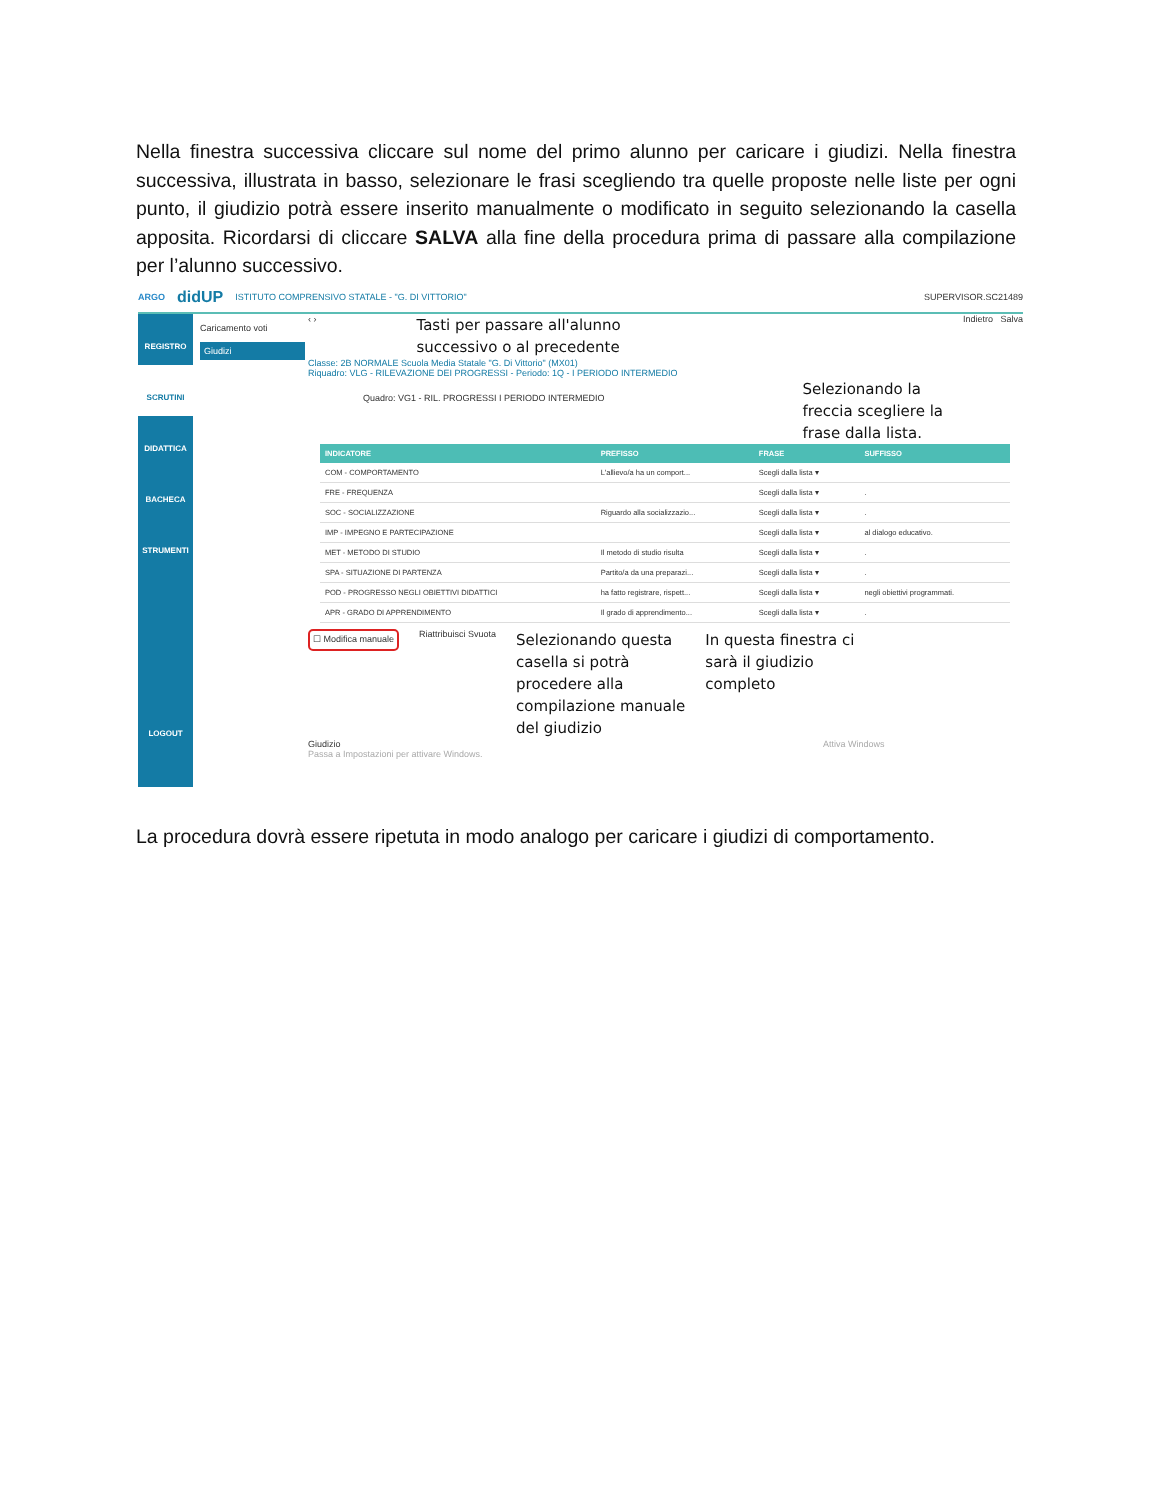Nella finestra successiva cliccare sul nome del primo alunno per caricare i giudizi. Nella finestra successiva, illustrata in basso, selezionare le frasi scegliendo tra quelle proposte nelle liste per ogni punto, il giudizio potrà essere inserito manualmente o modificato in seguito selezionando la casella apposita. Ricordarsi di cliccare SALVA alla fine della procedura prima di passare alla compilazione per l’alunno successivo.
ARGO didUP ISTITUTO COMPRENSIVO STATALE - "G. DI VITTORIO" SUPERVISOR.SC21489
REGISTRO
SCRUTINI
DIDATTICA
BACHECA
STRUMENTI
LOGOUT
Caricamento voti
Giudizi
‹ › Tasti per passare all'alunno
successivo o al precedente Indietro Salva
Classe: 2B NORMALE Scuola Media Statale "G. Di Vittorio" (MX01)
Riquadro: VLG - RILEVAZIONE DEI PROGRESSI - Periodo: 1Q - I PERIODO INTERMEDIO
Quadro: VG1 - RIL. PROGRESSI I PERIODO INTERMEDIO Selezionando la
freccia scegliere la
frase dalla lista.
| INDICATORE | PREFISSO | FRASE | SUFFISSO |
| --- | --- | --- | --- |
| COM - COMPORTAMENTO | L'allievo/a ha un comport... | Scegli dalla lista ▾ | |
| FRE - FREQUENZA | | Scegli dalla lista ▾ | . |
| SOC - SOCIALIZZAZIONE | Riguardo alla socializzazio... | Scegli dalla lista ▾ | . |
| IMP - IMPEGNO E PARTECIPAZIONE | | Scegli dalla lista ▾ | al dialogo educativo. |
| MET - METODO DI STUDIO | Il metodo di studio risulta | Scegli dalla lista ▾ | . |
| SPA - SITUAZIONE DI PARTENZA | Partito/a da una preparazi... | Scegli dalla lista ▾ | . |
| POD - PROGRESSO NEGLI OBIETTIVI DIDATTICI | ha fatto registrare, rispett... | Scegli dalla lista ▾ | negli obiettivi programmati. |
| APR - GRADO DI APPRENDIMENTO | Il grado di apprendimento... | Scegli dalla lista ▾ | . |
☐ Modifica manuale Riattribuisci Svuota Selezionando questa
casella si potrà
procedere alla
compilazione manuale
del giudizio In questa finestra ci
sarà il giudizio
completo
Giudizio Attiva Windows
Passa a Impostazioni per attivare Windows.
La procedura dovrà essere ripetuta in modo analogo per caricare i giudizi di comportamento.